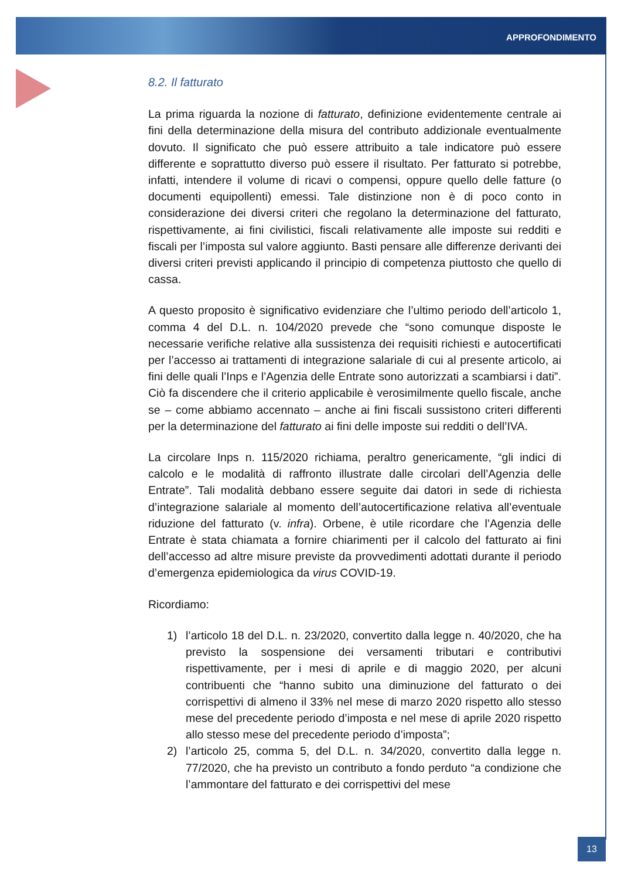APPROFONDIMENTO
8.2. Il fatturato
La prima riguarda la nozione di fatturato, definizione evidentemente centrale ai fini della determinazione della misura del contributo addizionale eventualmente dovuto. Il significato che può essere attribuito a tale indicatore può essere differente e soprattutto diverso può essere il risultato. Per fatturato si potrebbe, infatti, intendere il volume di ricavi o compensi, oppure quello delle fatture (o documenti equipollenti) emessi. Tale distinzione non è di poco conto in considerazione dei diversi criteri che regolano la determinazione del fatturato, rispettivamente, ai fini civilistici, fiscali relativamente alle imposte sui redditi e fiscali per l’imposta sul valore aggiunto. Basti pensare alle differenze derivanti dei diversi criteri previsti applicando il principio di competenza piuttosto che quello di cassa.
A questo proposito è significativo evidenziare che l’ultimo periodo dell’articolo 1, comma 4 del D.L. n. 104/2020 prevede che “sono comunque disposte le necessarie verifiche relative alla sussistenza dei requisiti richiesti e autocertificati per l’accesso ai trattamenti di integrazione salariale di cui al presente articolo, ai fini delle quali l’Inps e l’Agenzia delle Entrate sono autorizzati a scambiarsi i dati”. Ciò fa discendere che il criterio applicabile è verosimilmente quello fiscale, anche se – come abbiamo accennato – anche ai fini fiscali sussistono criteri differenti per la determinazione del fatturato ai fini delle imposte sui redditi o dell’IVA.
La circolare Inps n. 115/2020 richiama, peraltro genericamente, “gli indici di calcolo e le modalità di raffronto illustrate dalle circolari dell’Agenzia delle Entrate”. Tali modalità debbano essere seguite dai datori in sede di richiesta d’integrazione salariale al momento dell’autocertificazione relativa all’eventuale riduzione del fatturato (v. infra). Orbene, è utile ricordare che l’Agenzia delle Entrate è stata chiamata a fornire chiarimenti per il calcolo del fatturato ai fini dell’accesso ad altre misure previste da provvedimenti adottati durante il periodo d’emergenza epidemiologica da virus COVID-19.
Ricordiamo:
1) l’articolo 18 del D.L. n. 23/2020, convertito dalla legge n. 40/2020, che ha previsto la sospensione dei versamenti tributari e contributivi rispettivamente, per i mesi di aprile e di maggio 2020, per alcuni contribuenti che “hanno subito una diminuzione del fatturato o dei corrispettivi di almeno il 33% nel mese di marzo 2020 rispetto allo stesso mese del precedente periodo d’imposta e nel mese di aprile 2020 rispetto allo stesso mese del precedente periodo d’imposta”;
2) l’articolo 25, comma 5, del D.L. n. 34/2020, convertito dalla legge n. 77/2020, che ha previsto un contributo a fondo perduto “a condizione che l’ammontare del fatturato e dei corrispettivi del mese
13